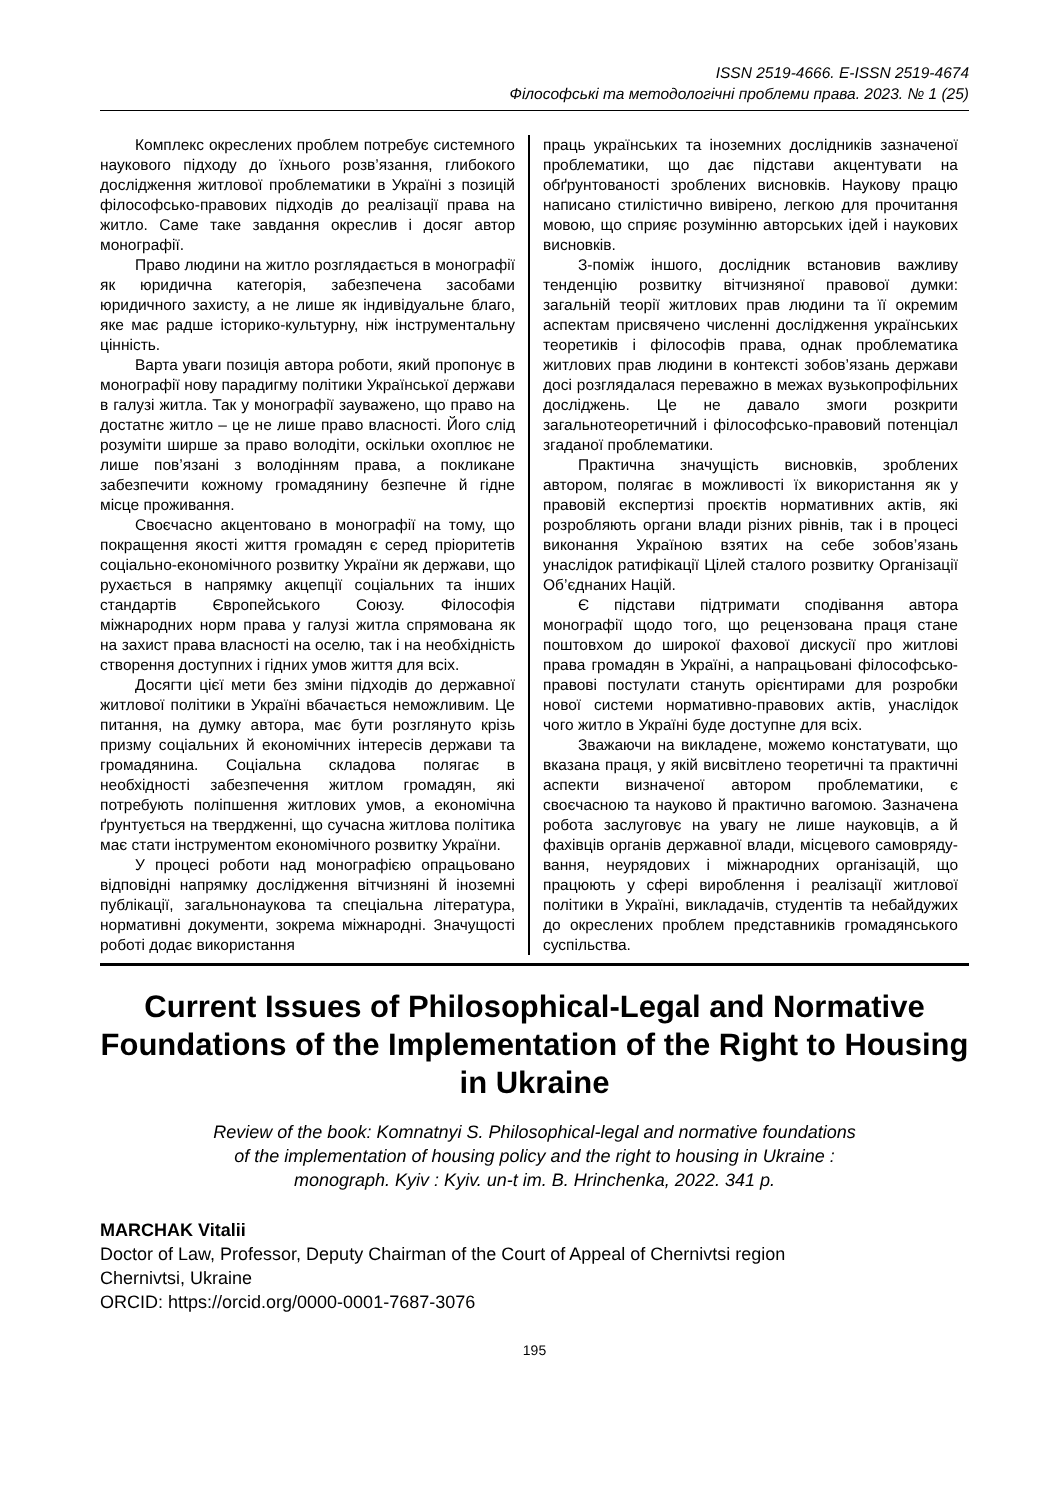ISSN 2519-4666. E-ISSN 2519-4674
Філософські та методологічні проблеми права. 2023. № 1 (25)
Комплекс окреслених проблем потребує системного наукового підходу до їхнього розв’я­зання, глибокого дослідження житлової пробле­матики в Україні з позицій філософсько-правових підходів до реалізації права на житло. Саме таке завдання окреслив і досяг автор монографії.
Право людини на житло розглядається в монографії як юридична категорія, забезпечена засобами юридичного захисту, а не лише як індивідуальне благо, яке має радше історико-культурну, ніж інструментальну цінність.
Варта уваги позиція автора роботи, який пропонує в монографії нову парадигму політики Української держави в галузі житла. Так у монографії зауважено, що право на достатнє житло – це не лише право власності. Його слід розуміти ширше за право володіти, оскільки охоплює не лише пов’язані з володінням права, а покликане забезпечити кожному громадянину безпечне й гідне місце проживання.
Своєчасно акцентовано в монографії на тому, що покращення якості життя громадян є серед пріоритетів соціально-економічного розвитку України як держави, що рухається в напрямку акцепції соціальних та інших стандартів Європей­ського Союзу. Філософія міжнародних норм права у галузі житла спрямована як на захист права власності на оселю, так і на необхідність створення доступних і гідних умов життя для всіх.
Досягти цієї мети без зміни підходів до державної житлової політики в Україні вбачається неможливим. Це питання, на думку автора, має бути розглянуто крізь призму соціальних й економічних інтересів держави та громадянина. Соціальна складова полягає в необхідності забезпечення житлом громадян, які потребують поліпшення житлових умов, а економічна ґрунту­ється на твердженні, що сучасна житлова політика має стати інструментом економічного розвитку України.
У процесі роботи над монографією опрацьо­вано відповідні напрямку дослідження вітчизняні й іноземні публікації, загальнонаукова та спеціальна література, нормативні документи, зокрема міжна­родні. Значущості роботі додає використання
праць українських та іноземних дослідників зазначеної проблематики, що дає підстави акцен­тувати на обґрунтованості зроблених висновків. Наукову працю написано стилістично вивірено, легкою для прочитання мовою, що сприяє розу­мінню авторських ідей і наукових висновків.
З-поміж іншого, дослідник встановив важливу тенденцію розвитку вітчизняної правової думки: загальній теорії житлових прав людини та її окре­мим аспектам присвячено численні дослідження українських теоретиків і філософів права, однак проблематика житлових прав людини в контексті зобов’язань держави досі розглядалася пере­важно в межах вузькопрофільних досліджень. Це не давало змоги розкрити загальнотеоретичний і філософсько-правовий потенціал згаданої проблематики.
Практична значущість висновків, зроблених автором, полягає в можливості їх використання як у правовій експертизі проєктів нормативних актів, які розробляють органи влади різних рівнів, так і в процесі виконання Україною взятих на себе зобов’язань унаслідок ратифікації Цілей сталого розвитку Організації Об’єднаних Націй.
Є підстави підтримати сподівання автора монографії щодо того, що рецензована праця стане поштовхом до широкої фахової дискусії про житлові права громадян в Україні, а напра­цьовані філософсько-правові постулати стануть орієнтирами для розробки нової системи нормативно-правових актів, унаслідок чого житло в Україні буде доступне для всіх.
Зважаючи на викладене, можемо констату­вати, що вказана праця, у якій висвітлено теоретичні та практичні аспекти визначеної автором проблематики, є своєчасною та науково й практично вагомою. Зазначена робота заслу­говує на увагу не лише науковців, а й фахівців органів державної влади, місцевого самовряду­вання, неурядових і міжнародних організацій, що працюють у сфері вироблення і реалізації житлової політики в Україні, викладачів, студентів та небайдужих до окреслених проблем представ­ників громадянського суспільства.
Current Issues of Philosophical-Legal and Normative Foundations of the Implementation of the Right to Housing in Ukraine
Review of the book: Komnatnyi S. Philosophical-legal and normative foundations
of the implementation of housing policy and the right to housing in Ukraine :
monograph. Kyiv : Kyiv. un-t im. B. Hrinchenka, 2022. 341 p.
MARCHAK Vitalii
Doctor of Law, Professor, Deputy Chairman of the Court of Appeal of Chernivtsi region
Chernivtsi, Ukraine
ORCID: https://orcid.org/0000-0001-7687-3076
195